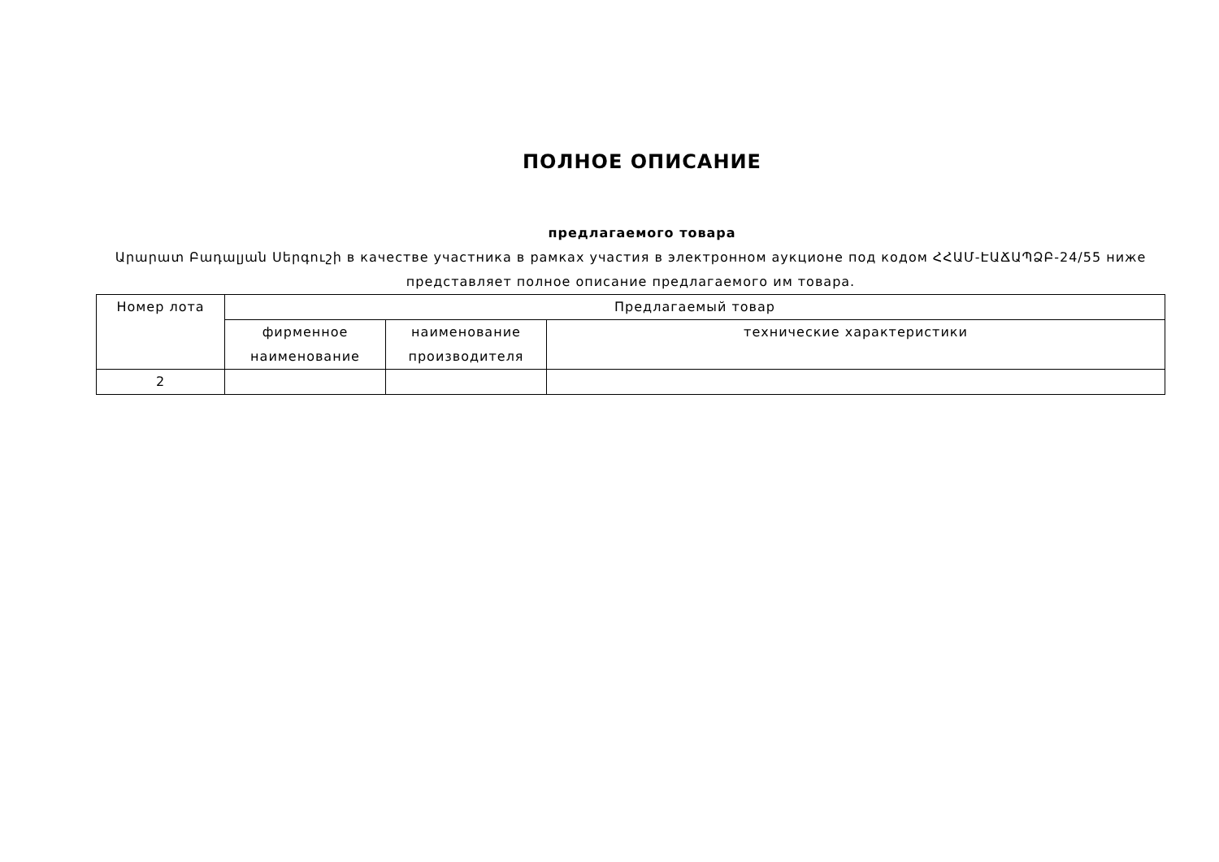ПОЛНОЕ ОПИСАНИЕ
предлагаемого товара
Արարատ Բադալյան Սերգուշի в качестве участника в рамках участия в электронном аукционе под кодом ՀՀԱՄ-ԷԱՃԱՊՁԲ-24/55 ниже представляет полное описание предлагаемого им товара.
| Номер лота | Предлагаемый товар | | |
| --- | --- | --- | --- |
| | фирменное наименование | наименование производителя | технические характеристики |
| 2 | | | |